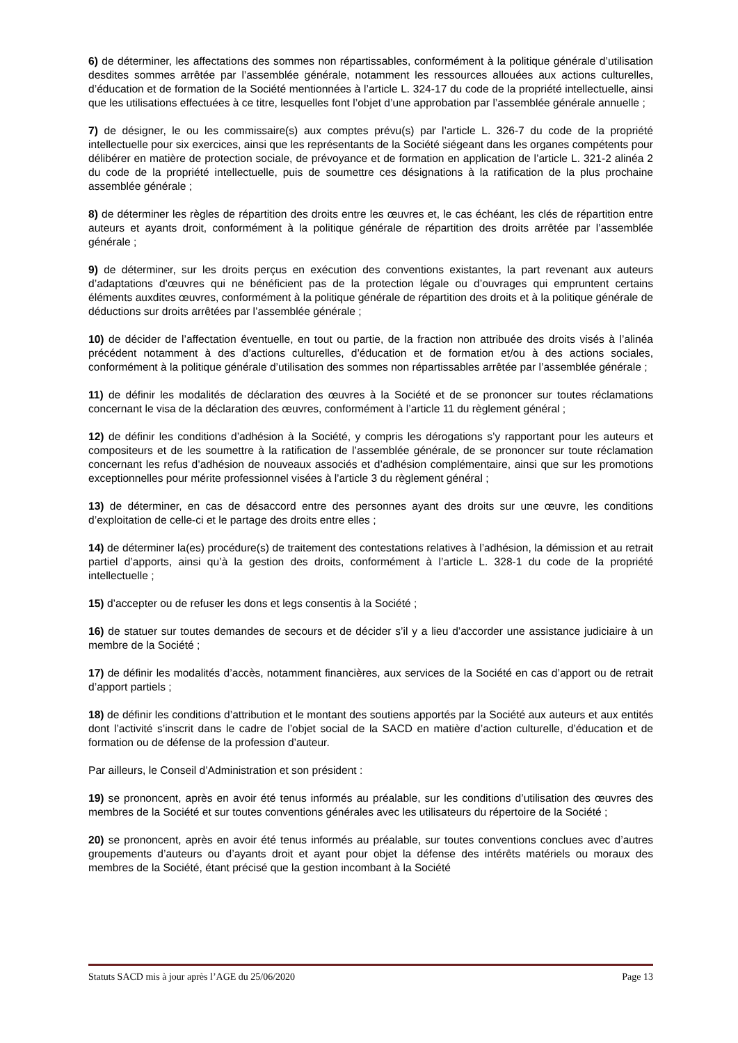6) de déterminer, les affectations des sommes non répartissables, conformément à la politique générale d’utilisation desdites sommes arrêtée par l’assemblée générale, notamment les ressources allouées aux actions culturelles, d’éducation et de formation de la Société mentionnées à l’article L. 324-17 du code de la propriété intellectuelle, ainsi que les utilisations effectuées à ce titre, lesquelles font l’objet d’une approbation par l’assemblée générale annuelle ;
7) de désigner, le ou les commissaire(s) aux comptes prévu(s) par l’article L. 326-7 du code de la propriété intellectuelle pour six exercices, ainsi que les représentants de la Société siégeant dans les organes compétents pour délibérer en matière de protection sociale, de prévoyance et de formation en application de l’article L. 321-2 alinéa 2 du code de la propriété intellectuelle, puis de soumettre ces désignations à la ratification de la plus prochaine assemblée générale ;
8) de déterminer les règles de répartition des droits entre les œuvres et, le cas échéant, les clés de répartition entre auteurs et ayants droit, conformément à la politique générale de répartition des droits arrêtée par l’assemblée générale ;
9) de déterminer, sur les droits perçus en exécution des conventions existantes, la part revenant aux auteurs d’adaptations d’œuvres qui ne bénéficient pas de la protection légale ou d’ouvrages qui empruntent certains éléments auxdites œuvres, conformément à la politique générale de répartition des droits et à la politique générale de déductions sur droits arrêtées par l’assemblée générale ;
10) de décider de l’affectation éventuelle, en tout ou partie, de la fraction non attribuée des droits visés à l’alinéa précédent notamment à des d’actions culturelles, d’éducation et de formation et/ou à des actions sociales, conformément à la politique générale d’utilisation des sommes non répartissables arrêtée par l’assemblée générale ;
11) de définir les modalités de déclaration des œuvres à la Société et de se prononcer sur toutes réclamations concernant le visa de la déclaration des œuvres, conformément à l’article 11 du règlement général ;
12) de définir les conditions d’adhésion à la Société, y compris les dérogations s’y rapportant pour les auteurs et compositeurs et de les soumettre à la ratification de l’assemblée générale, de se prononcer sur toute réclamation concernant les refus d’adhésion de nouveaux associés et d’adhésion complémentaire, ainsi que sur les promotions exceptionnelles pour mérite professionnel visées à l’article 3 du règlement général ;
13) de déterminer, en cas de désaccord entre des personnes ayant des droits sur une œuvre, les conditions d’exploitation de celle-ci et le partage des droits entre elles ;
14) de déterminer la(es) procédure(s) de traitement des contestations relatives à l’adhésion, la démission et au retrait partiel d’apports, ainsi qu’à la gestion des droits, conformément à l’article L. 328-1 du code de la propriété intellectuelle ;
15) d’accepter ou de refuser les dons et legs consentis à la Société ;
16) de statuer sur toutes demandes de secours et de décider s’il y a lieu d’accorder une assistance judiciaire à un membre de la Société ;
17) de définir les modalités d’accès, notamment financières, aux services de la Société en cas d’apport ou de retrait d’apport partiels ;
18) de définir les conditions d’attribution et le montant des soutiens apportés par la Société aux auteurs et aux entités dont l’activité s’inscrit dans le cadre de l’objet social de la SACD en matière d’action culturelle, d’éducation et de formation ou de défense de la profession d’auteur.
Par ailleurs, le Conseil d’Administration et son président :
19) se prononcent, après en avoir été tenus informés au préalable, sur les conditions d’utilisation des œuvres des membres de la Société et sur toutes conventions générales avec les utilisateurs du répertoire de la Société ;
20) se prononcent, après en avoir été tenus informés au préalable, sur toutes conventions conclues avec d’autres groupements d’auteurs ou d’ayants droit et ayant pour objet la défense des intérêts matériels ou moraux des membres de la Société, étant précisé que la gestion incombant à la Société
Statuts SACD mis à jour après l’AGE du 25/06/2020 Page 13